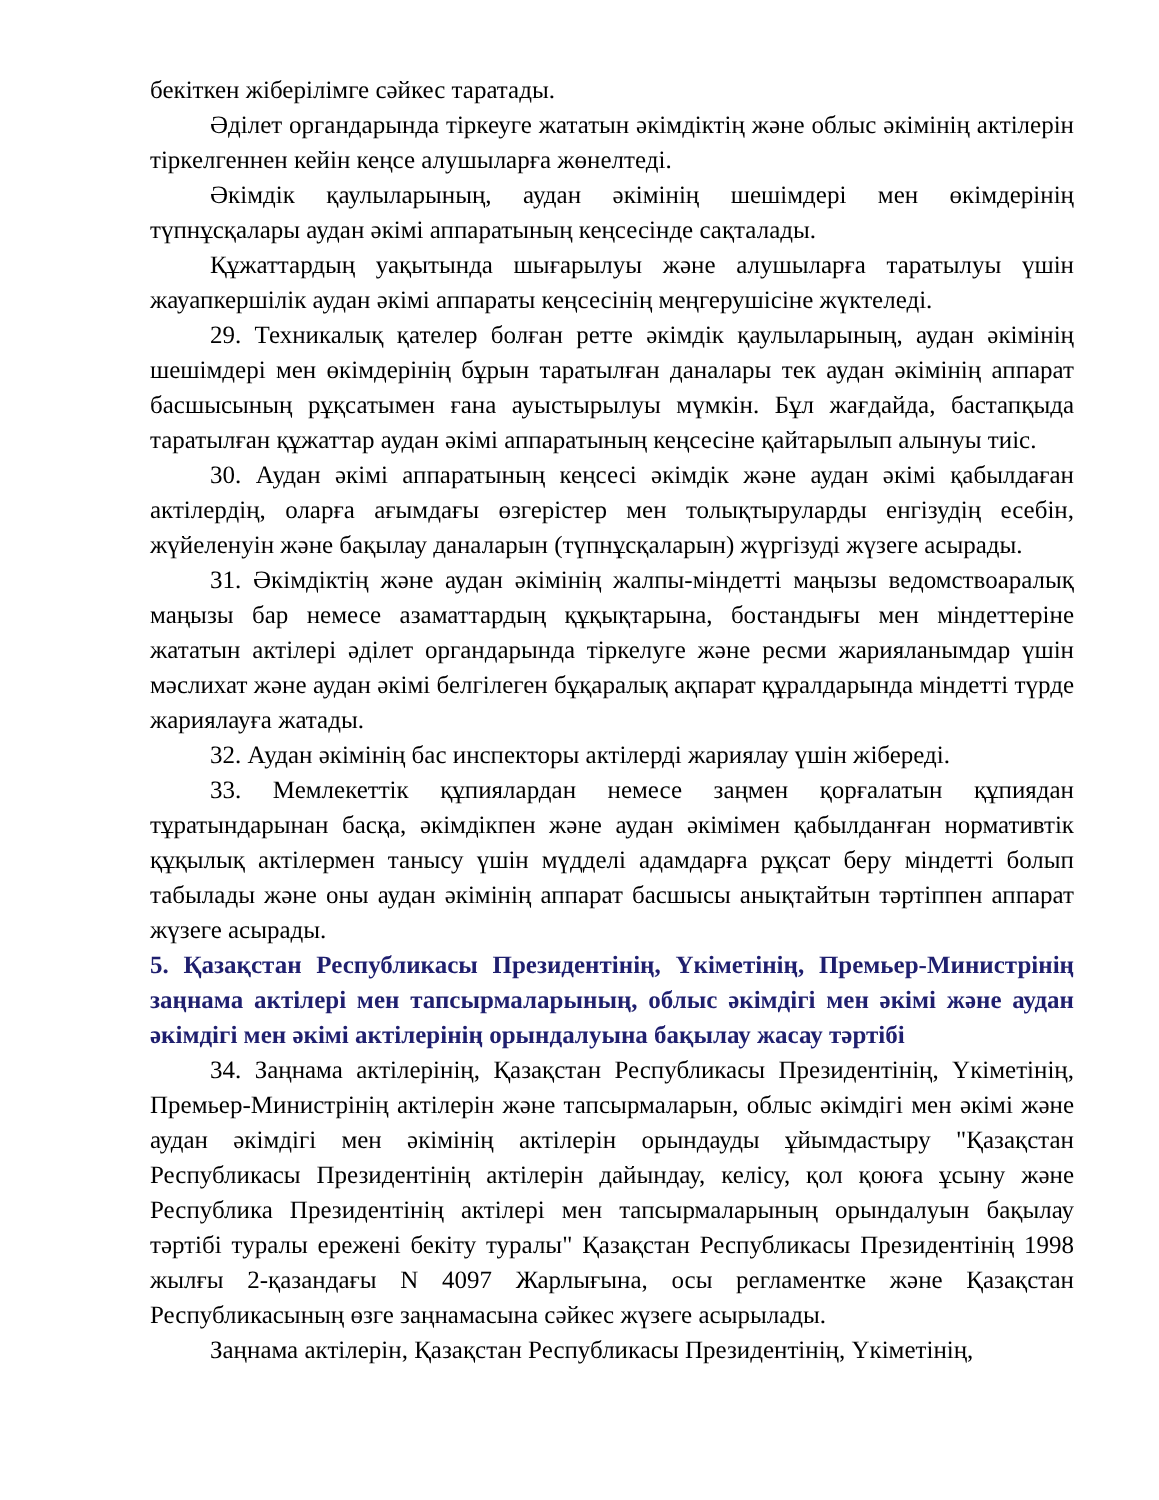бекіткен жіберілімге сәйкес таратады.
Әділет органдарында тіркеуге жататын әкімдіктің және облыс әкімінің актілерін тіркелгеннен кейін кеңсе алушыларға жөнелтеді.
Әкімдік қаулыларының, аудан әкімінің шешімдері мен өкімдерінің түпнұсқалары аудан әкімі аппаратының кеңсесінде сақталады.
Құжаттардың уақытында шығарылуы және алушыларға таратылуы үшін жауапкершілік аудан әкімі аппараты кеңсесінің меңгерушісіне жүктеледі.
29. Техникалық қателер болған ретте әкімдік қаулыларының, аудан әкімінің шешімдері мен өкімдерінің бұрын таратылған даналары тек аудан әкімінің аппарат басшысының рұқсатымен ғана ауыстырылуы мүмкін. Бұл жағдайда, бастапқыда таратылған құжаттар аудан әкімі аппаратының кеңсесіне қайтарылып алынуы тиіс.
30. Аудан әкімі аппаратының кеңсесі әкімдік және аудан әкімі қабылдаған актілердің, оларға ағымдағы өзгерістер мен толықтыруларды енгізудің есебін, жүйеленуін және бақылау даналарын (түпнұсқаларын) жүргізуді жүзеге асырады.
31. Әкімдіктің және аудан әкімінің жалпы-міндетті маңызы ведомствоаралық маңызы бар немесе азаматтардың құқықтарына, бостандығы мен міндеттеріне жататын актілері әділет органдарында тіркелуге және ресми жарияланымдар үшін мәслихат және аудан әкімі белгілеген бұқаралық ақпарат құралдарында міндетті түрде жариялауға жатады.
32. Аудан әкімінің бас инспекторы актілерді жариялау үшін жібереді.
33. Мемлекеттік құпиялардан немесе заңмен қорғалатын құпиядан тұратындарынан басқа, әкімдікпен және аудан әкімімен қабылданған нормативтік құқылық актілермен танысу үшін мүдделі адамдарға рұқсат беру міндетті болып табылады және оны аудан әкімінің аппарат басшысы анықтайтын тәртіппен аппарат жүзеге асырады.
5. Қазақстан Республикасы Президентінің, Үкіметінің, Премьер-Министрінің заңнама актілері мен тапсырмаларының, облыс әкімдігі мен әкімі және аудан әкімдігі мен әкімі актілерінің орындалуына бақылау жасау тәртібі
34. Заңнама актілерінің, Қазақстан Республикасы Президентінің, Үкіметінің, Премьер-Министрінің актілерін және тапсырмаларын, облыс әкімдігі мен әкімі және аудан әкімдігі мен әкімінің актілерін орындауды ұйымдастыру "Қазақстан Республикасы Президентінің актілерін дайындау, келісу, қол қоюға ұсыну және Республика Президентінің актілері мен тапсырмаларының орындалуын бақылау тәртібі туралы ережені бекіту туралы" Қазақстан Республикасы Президентінің 1998 жылғы 2-қазандағы N 4097 Жарлығына, осы регламентке және Қазақстан Республикасының өзге заңнамасына сәйкес жүзеге асырылады.
Заңнама актілерін, Қазақстан Республикасы Президентінің, Үкіметінің,